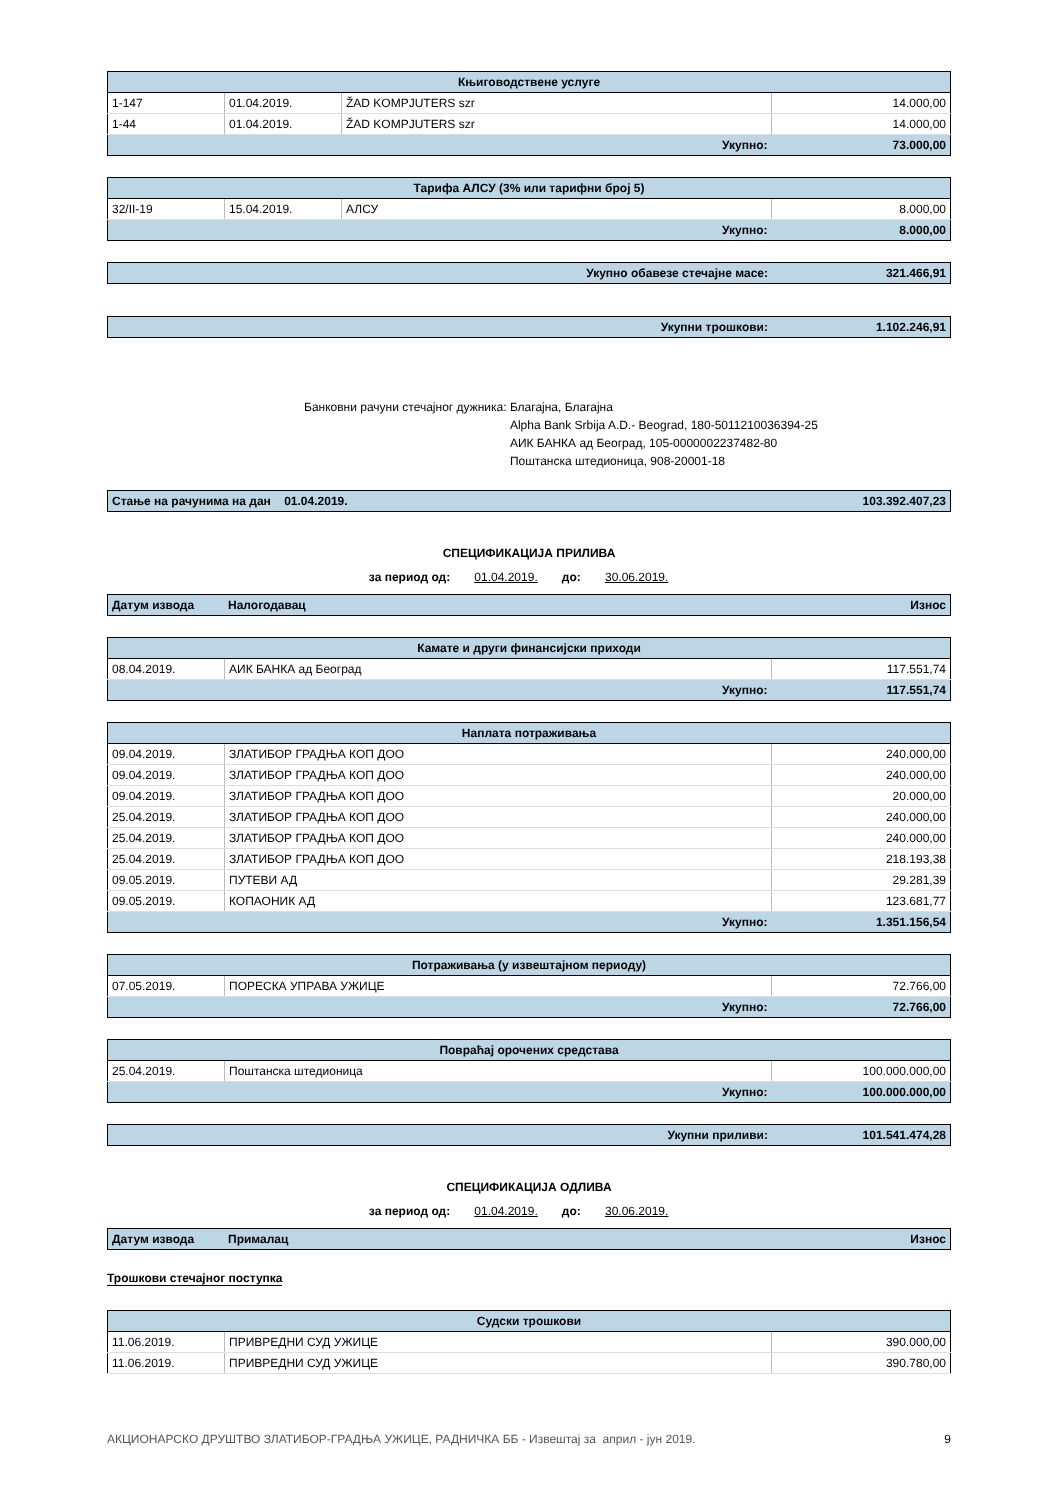| Књиговодствене услуге | | | |
| --- | --- | --- | --- |
| 1-147 | 01.04.2019. | ŽAD KOMPJUTERS szr | 14.000,00 |
| 1-44 | 01.04.2019. | ŽAD KOMPJUTERS szr | 14.000,00 |
| Укупно: | | | 73.000,00 |
| Тарифа АЛСУ (3% или тарифни број 5) | | | |
| --- | --- | --- | --- |
| 32/II-19 | 15.04.2019. | АЛСУ | 8.000,00 |
| Укупно: | | | 8.000,00 |
| Укупно обавезе стечајне масе: | 321.466,91 |
| Укупни трошкови: | 1.102.246,91 |
Банковни рачуни стечајног дужника:
Благајна, Благајна
Alpha Bank Srbija A.D.- Beograd, 180-5011210036394-25
АИК БАНКА ад Београд, 105-0000002237482-80
Поштанска штедионица, 908-20001-18
| Стање на рачунима на дан 01.04.2019. | 103.392.407,23 |
СПЕЦИФИКАЦИЈА ПРИЛИВА
за период од: 01.04.2019. до: 30.06.2019.
| Датум извода | Налогодавац | Износ |
| Камате и други финансијски приходи | | |
| --- | --- | --- |
| 08.04.2019. | АИК БАНКА ад Београд | 117.551,74 |
| Укупно: | | 117.551,74 |
| Наплата потраживања | | |
| --- | --- | --- |
| 09.04.2019. | ЗЛАТИБОР ГРАДЊА КОП ДОО | 240.000,00 |
| 09.04.2019. | ЗЛАТИБОР ГРАДЊА КОП ДОО | 240.000,00 |
| 09.04.2019. | ЗЛАТИБОР ГРАДЊА КОП ДОО | 20.000,00 |
| 25.04.2019. | ЗЛАТИБОР ГРАДЊА КОП ДОО | 240.000,00 |
| 25.04.2019. | ЗЛАТИБОР ГРАДЊА КОП ДОО | 240.000,00 |
| 25.04.2019. | ЗЛАТИБОР ГРАДЊА КОП ДОО | 218.193,38 |
| 09.05.2019. | ПУТЕВИ АД | 29.281,39 |
| 09.05.2019. | КОПАОНИК АД | 123.681,77 |
| Укупно: | | 1.351.156,54 |
| Потраживања (у извештајном периоду) | | |
| --- | --- | --- |
| 07.05.2019. | ПОРЕСКА УПРАВА УЖИЦЕ | 72.766,00 |
| Укупно: | | 72.766,00 |
| Повраћај орочених средстава | | |
| --- | --- | --- |
| 25.04.2019. | Поштанска штедионица | 100.000.000,00 |
| Укупно: | | 100.000.000,00 |
| Укупни приливи: | 101.541.474,28 |
СПЕЦИФИКАЦИЈА ОДЛИВА
за период од: 01.04.2019. до: 30.06.2019.
| Датум извода | Прималац | Износ |
Трошкови стечајног поступка
| Судски трошкови | | |
| --- | --- | --- |
| 11.06.2019. | ПРИВРЕДНИ СУД УЖИЦЕ | 390.000,00 |
| 11.06.2019. | ПРИВРЕДНИ СУД УЖИЦЕ | 390.780,00 |
АКЦИОНАРСКО ДРУШТВО ЗЛАТИБОР-ГРАДЊА УЖИЦЕ, РАДНИЧКА ББ - Извештај за април - јун 2019. 9